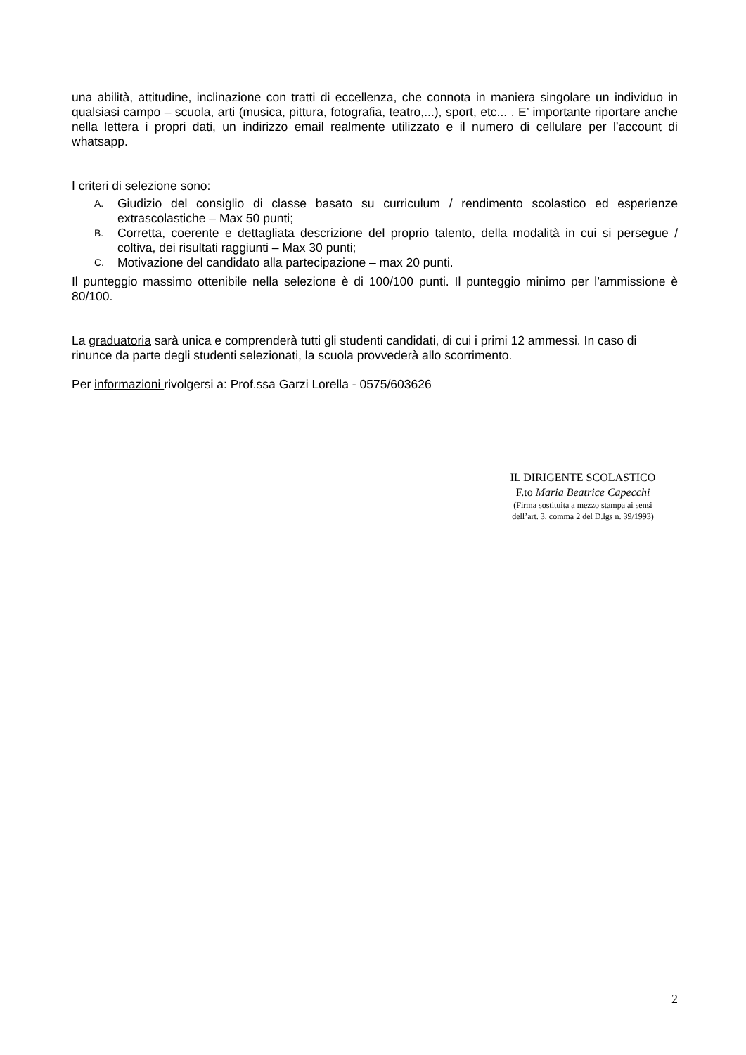una abilità, attitudine, inclinazione con tratti di eccellenza, che connota in maniera singolare un individuo in qualsiasi campo – scuola, arti (musica, pittura, fotografia, teatro,...), sport, etc... . E’ importante riportare anche nella lettera i propri dati, un indirizzo email realmente utilizzato e il numero di cellulare per l’account di whatsapp.
I criteri di selezione sono:
A. Giudizio del consiglio di classe basato su curriculum / rendimento scolastico ed esperienze extrascolastiche – Max 50 punti;
B. Corretta, coerente e dettagliata descrizione del proprio talento, della modalità in cui si persegue / coltiva, dei risultati raggiunti – Max 30 punti;
C. Motivazione del candidato alla partecipazione – max 20 punti.
Il punteggio massimo ottenibile nella selezione è di 100/100 punti. Il punteggio minimo per l’ammissione è 80/100.
La graduatoria sarà unica e comprenderà tutti gli studenti candidati, di cui i primi 12 ammessi. In caso di rinunce da parte degli studenti selezionati, la scuola provvederà allo scorrimento.
Per informazioni rivolgersi a: Prof.ssa Garzi Lorella - 0575/603626
IL DIRIGENTE SCOLASTICO
F.to Maria Beatrice Capecchi
(Firma sostituita a mezzo stampa ai sensi
dell’art. 3, comma 2 del D.lgs n. 39/1993)
2